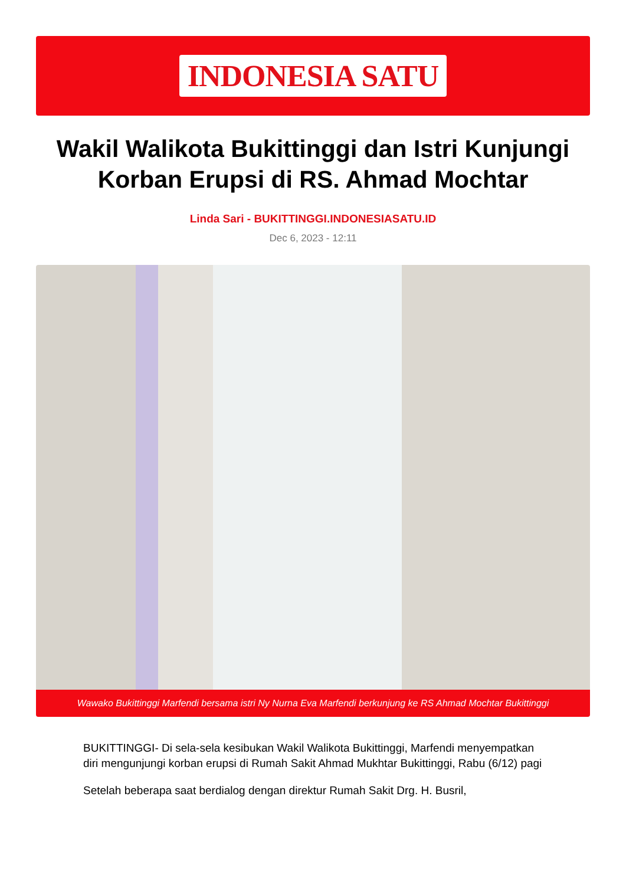INDONESIA SATU
Wakil Walikota Bukittinggi dan Istri Kunjungi Korban Erupsi di RS. Ahmad Mochtar
Linda Sari - BUKITTINGGI.INDONESIASATU.ID
Dec 6, 2023 - 12:11
Wawako Bukittinggi Marfendi bersama istri Ny Nurna Eva Marfendi berkunjung ke RS Ahmad Mochtar Bukittinggi
BUKITTINGGI- Di sela-sela kesibukan Wakil Walikota Bukittinggi, Marfendi menyempatkan diri mengunjungi korban erupsi di Rumah Sakit Ahmad Mukhtar Bukittinggi, Rabu (6/12) pagi
Setelah beberapa saat berdialog dengan direktur Rumah Sakit Drg. H. Busril,